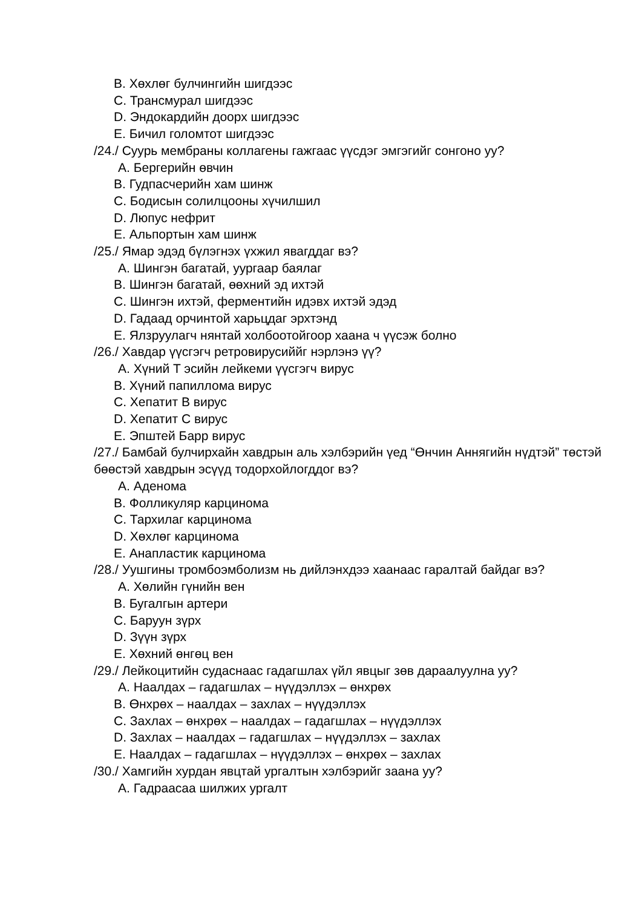B. Хөхлөг булчингийн шигдээс
C. Трансмурал шигдээс
D. Эндокардийн доорх шигдээс
E. Бичил голомтот шигдээс
/24./ Суурь мембраны коллагены гажгаас үүсдэг эмгэгийг сонгоно уу?
A. Бергерийн өвчин
B. Гудпасчерийн хам шинж
C. Бодисын солилцооны хүчилшил
D. Люпус нефрит
E. Альпортын хам шинж
/25./ Ямар эдэд бүлэгнэх үхжил явагддаг вэ?
A. Шингэн багатай, уургаар баялаг
B. Шингэн багатай, өөхний эд ихтэй
C. Шингэн ихтэй, ферментийн идэвх ихтэй эдэд
D. Гадаад орчинтой харьцдаг эрхтэнд
E. Ялзруулагч нянтай холбоотойгоор хаана ч үүсэж болно
/26./ Хавдар үүсгэгч ретровирусиййг нэрлэнэ үү?
A. Хүний T эсийн лейкеми үүсгэгч вирус
B. Хүний папиллома вирус
C. Хепатит B вирус
D. Хепатит C вирус
E. Эпштей Барр вирус
/27./ Бамбай булчирхайн хавдрын аль хэлбэрийн үед “Өнчин Аннягийн нүдтэй” төстэй бөөстэй хавдрын эсүүд тодорхойлогддог вэ?
A. Аденома
B. Фолликуляр карцинома
C. Тархилаг карцинома
D. Хөхлөг карцинома
E. Анапластик карцинома
/28./ Уушгины тромбоэмболизм нь дийлэнхдээ хаанаас гаралтай байдаг вэ?
A. Хөлийн гүнийн вен
B. Бугалгын артери
C. Баруун зүрх
D. Зүүн зүрх
E. Хөхний өнгөц вен
/29./ Лейкоцитийн судаснаас гадагшлах үйл явцыг зөв дараалуулна уу?
A. Наалдах – гадагшлах – нүүдэллэх – өнхрөх
B. Өнхрөх – наалдах – захлах – нүүдэллэх
C. Захлах – өнхрөх – наалдах – гадагшлах – нүүдэллэх
D. Захлах – наалдах – гадагшлах – нүүдэллэх – захлах
E. Наалдах – гадагшлах – нүүдэллэх – өнхрөх – захлах
/30./ Хамгийн хурдан явцтай ургалтын хэлбэрийг заана уу?
A. Гадраасаа шилжих ургалт